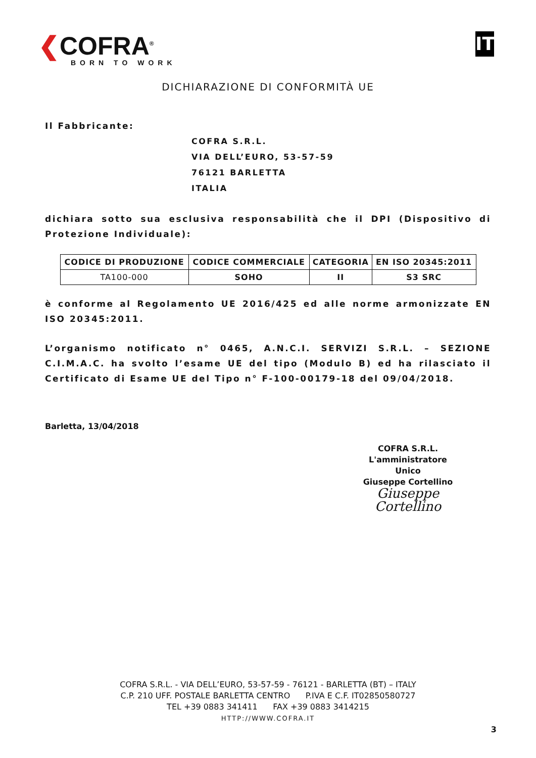❮COFRA<sup>®</sup>
BORN TO WORK
IT
DICHIARAZIONE DI CONFORMITÀ UE
Il Fabbricante:
COFRA S.R.L.
VIA DELL’EURO, 53-57-59
76121 BARLETTA
ITALIA
dichiara sotto sua esclusiva responsabilità che il DPI (Dispositivo di Protezione Individuale):
| CODICE DI PRODUZIONE | CODICE COMMERCIALE | CATEGORIA | EN ISO 20345:2011 |
| --- | --- | --- | --- |
| TA100-000 | SOHO | II | S3 SRC |
è conforme al Regolamento UE 2016/425 ed alle norme armonizzate EN ISO 20345:2011.
L’organismo notificato n° 0465, A.N.C.I. SERVIZI S.R.L. – SEZIONE C.I.M.A.C. ha svolto l’esame UE del tipo (Modulo B) ed ha rilasciato il Certificato di Esame UE del Tipo n° F-100-00179-18 del 09/04/2018.
Barletta, 13/04/2018
COFRA S.R.L.
L'amministratore Unico
Giuseppe Cortellino
Giuseppe Cortellino
COFRA S.R.L. - VIA DELL’EURO, 53-57-59 - 76121 - BARLETTA (BT) – ITALY
C.P. 210 UFF. POSTALE BARLETTA CENTRO P.IVA E C.F. IT02850580727
TEL +39 0883 341411 FAX +39 0883 3414215
HTTP://WWW.COFRA.IT
3